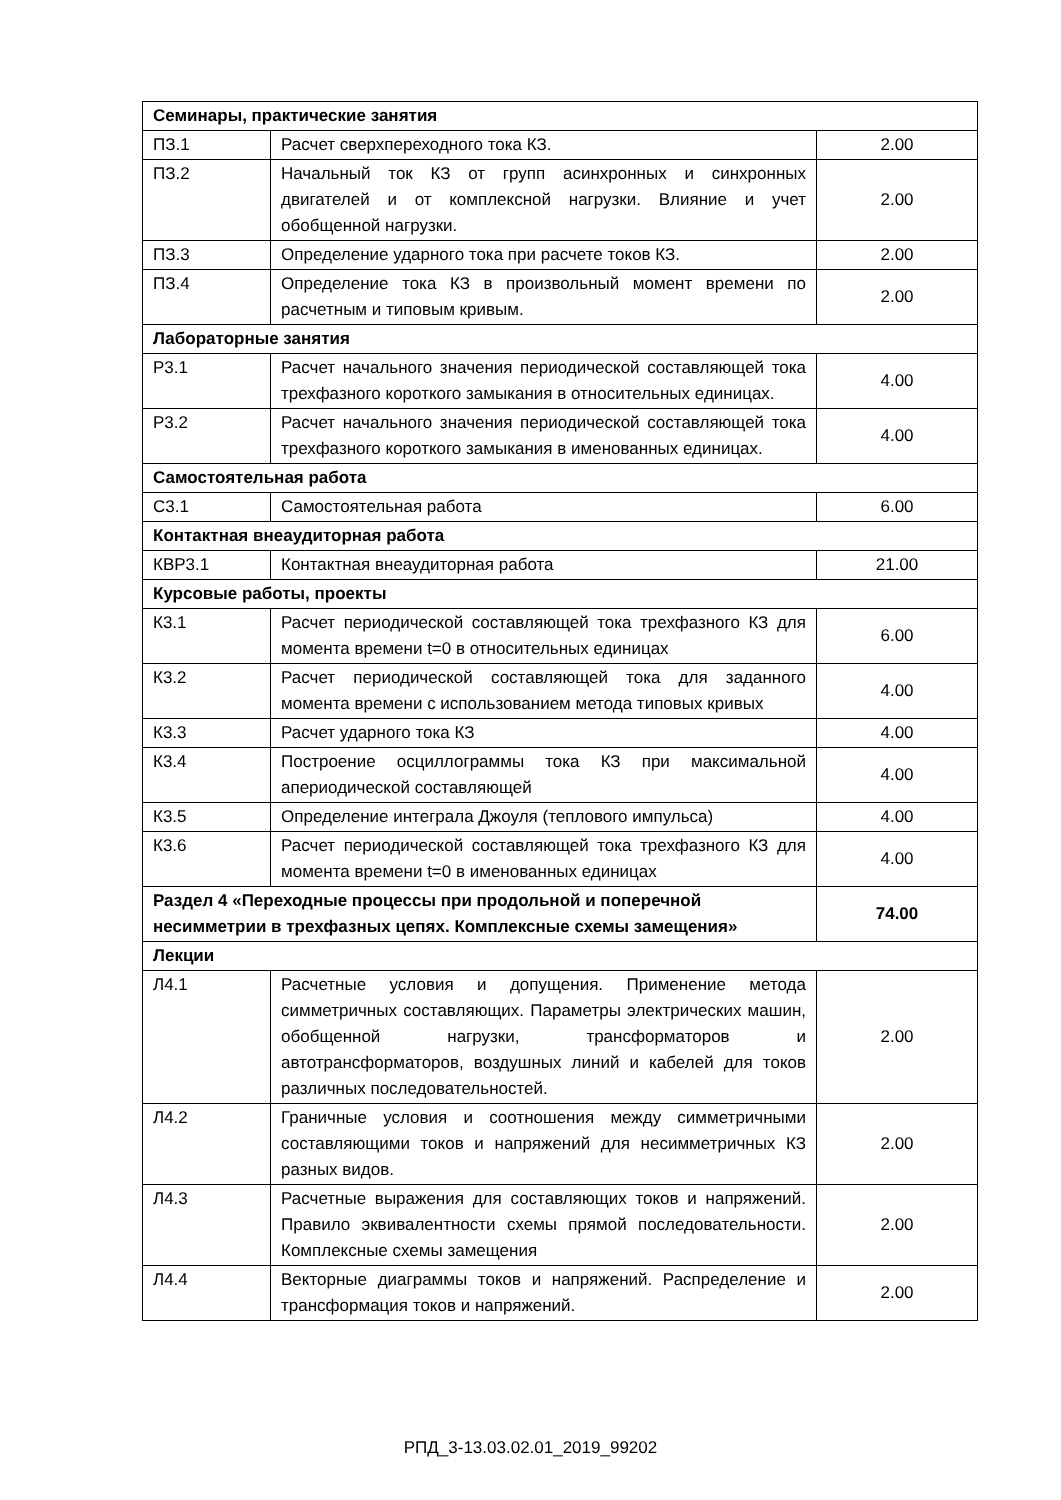| Семинары, практические занятия | | |
| ПЗ.1 | Расчет сверхпереходного тока КЗ. | 2.00 |
| ПЗ.2 | Начальный ток КЗ от групп асинхронных и синхронных двигателей и от комплексной нагрузки. Влияние и учет обобщенной нагрузки. | 2.00 |
| ПЗ.3 | Определение ударного тока при расчете токов КЗ. | 2.00 |
| ПЗ.4 | Определение тока КЗ в произвольный момент времени по расчетным и типовым кривым. | 2.00 |
| Лабораторные занятия | | |
| Р3.1 | Расчет начального значения периодической составляющей тока трехфазного короткого замыкания в относительных единицах. | 4.00 |
| Р3.2 | Расчет начального значения периодической составляющей тока трехфазного короткого замыкания в именованных единицах. | 4.00 |
| Самостоятельная работа | | |
| С3.1 | Самостоятельная работа | 6.00 |
| Контактная внеаудиторная работа | | |
| КВР3.1 | Контактная внеаудиторная работа | 21.00 |
| Курсовые работы, проекты | | |
| К3.1 | Расчет периодической составляющей тока трехфазного КЗ для момента времени t=0 в относительных единицах | 6.00 |
| К3.2 | Расчет периодической составляющей тока для заданного момента времени с использованием метода типовых кривых | 4.00 |
| К3.3 | Расчет ударного тока КЗ | 4.00 |
| К3.4 | Построение осциллограммы тока КЗ при максимальной апериодической составляющей | 4.00 |
| К3.5 | Определение интеграла Джоуля (теплового импульса) | 4.00 |
| К3.6 | Расчет периодической составляющей тока трехфазного КЗ для момента времени t=0 в именованных единицах | 4.00 |
| Раздел 4 «Переходные процессы при продольной и поперечной несимметрии в трехфазных цепях. Комплексные схемы замещения» | | 74.00 |
| Лекции | | |
| Л4.1 | Расчетные условия и допущения. Применение метода симметричных составляющих. Параметры электрических машин, обобщенной нагрузки, трансформаторов и автотрансформаторов, воздушных линий и кабелей для токов различных последовательностей. | 2.00 |
| Л4.2 | Граничные условия и соотношения между симметричными составляющими токов и напряжений для несимметричных КЗ разных видов. | 2.00 |
| Л4.3 | Расчетные выражения для составляющих токов и напряжений. Правило эквивалентности схемы прямой последовательности. Комплексные схемы замещения | 2.00 |
| Л4.4 | Векторные диаграммы токов и напряжений. Распределение и трансформация токов и напряжений. | 2.00 |
РПД_3-13.03.02.01_2019_99202